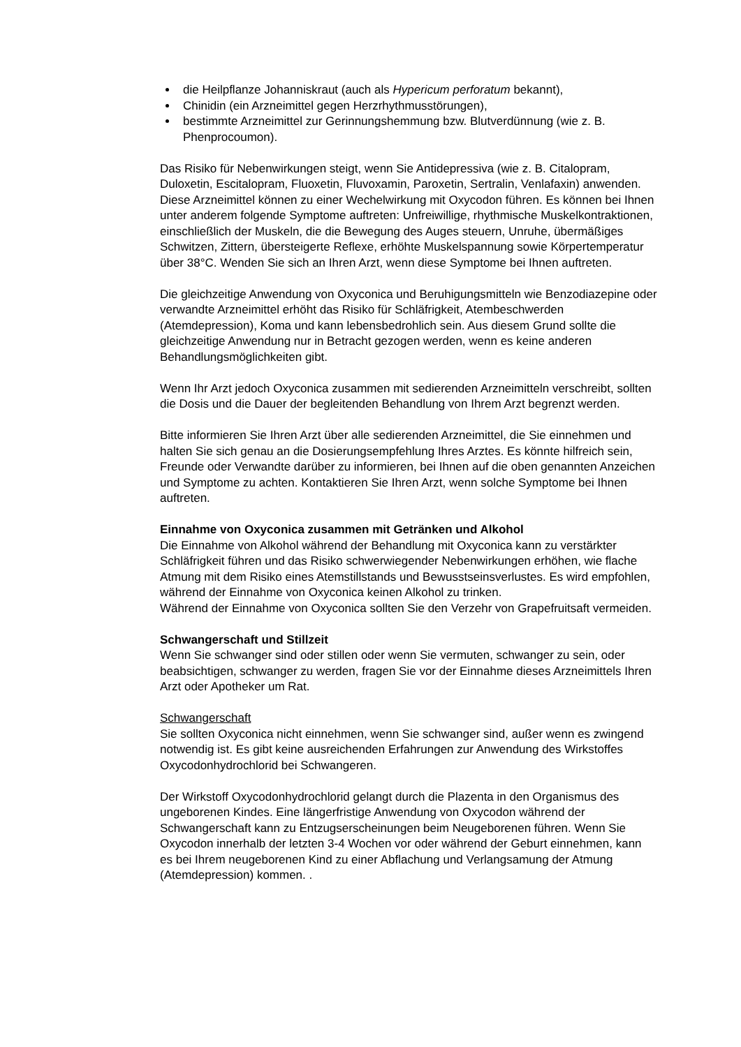die Heilpflanze Johanniskraut (auch als Hypericum perforatum bekannt),
Chinidin (ein Arzneimittel gegen Herzrhythmusstörungen),
bestimmte Arzneimittel zur Gerinnungshemmung bzw. Blutverdünnung (wie z. B. Phenprocoumon).
Das Risiko für Nebenwirkungen steigt, wenn Sie Antidepressiva (wie z. B. Citalopram, Duloxetin, Escitalopram, Fluoxetin, Fluvoxamin, Paroxetin, Sertralin, Venlafaxin) anwenden. Diese Arzneimittel können zu einer Wechelwirkung mit Oxycodon führen. Es können bei Ihnen unter anderem folgende Symptome auftreten: Unfreiwillige, rhythmische Muskelkontraktionen, einschließlich der Muskeln, die die Bewegung des Auges steuern, Unruhe, übermäßiges Schwitzen, Zittern, übersteigerte Reflexe, erhöhte Muskelspannung sowie Körpertemperatur über 38°C. Wenden Sie sich an Ihren Arzt, wenn diese Symptome bei Ihnen auftreten.
Die gleichzeitige Anwendung von Oxyconica und Beruhigungsmitteln wie Benzodiazepine oder verwandte Arzneimittel erhöht das Risiko für Schläfrigkeit, Atembeschwerden (Atemdepression), Koma und kann lebensbedrohlich sein. Aus diesem Grund sollte die gleichzeitige Anwendung nur in Betracht gezogen werden, wenn es keine anderen Behandlungsmöglichkeiten gibt.
Wenn Ihr Arzt jedoch Oxyconica zusammen mit sedierenden Arzneimitteln verschreibt, sollten die Dosis und die Dauer der begleitenden Behandlung von Ihrem Arzt begrenzt werden.
Bitte informieren Sie Ihren Arzt über alle sedierenden Arzneimittel, die Sie einnehmen und halten Sie sich genau an die Dosierungsempfehlung Ihres Arztes. Es könnte hilfreich sein, Freunde oder Verwandte darüber zu informieren, bei Ihnen auf die oben genannten Anzeichen und Symptome zu achten. Kontaktieren Sie Ihren Arzt, wenn solche Symptome bei Ihnen auftreten.
Einnahme von Oxyconica zusammen mit Getränken und Alkohol
Die Einnahme von Alkohol während der Behandlung mit Oxyconica kann zu verstärkter Schläfrigkeit führen und das Risiko schwerwiegender Nebenwirkungen erhöhen, wie flache Atmung mit dem Risiko eines Atemstillstands und Bewusstseinsverlustes. Es wird empfohlen, während der Einnahme von Oxyconica keinen Alkohol zu trinken.
Während der Einnahme von Oxyconica sollten Sie den Verzehr von Grapefruitsaft vermeiden.
Schwangerschaft und Stillzeit
Wenn Sie schwanger sind oder stillen oder wenn Sie vermuten, schwanger zu sein, oder beabsichtigen, schwanger zu werden, fragen Sie vor der Einnahme dieses Arzneimittels Ihren Arzt oder Apotheker um Rat.
Schwangerschaft
Sie sollten Oxyconica nicht einnehmen, wenn Sie schwanger sind, außer wenn es zwingend notwendig ist. Es gibt keine ausreichenden Erfahrungen zur Anwendung des Wirkstoffes Oxycodonhydrochlorid bei Schwangeren.
Der Wirkstoff Oxycodonhydrochlorid gelangt durch die Plazenta in den Organismus des ungeborenen Kindes. Eine längerfristige Anwendung von Oxycodon während der Schwangerschaft kann zu Entzugserscheinungen beim Neugeborenen führen. Wenn Sie Oxycodon innerhalb der letzten 3-4 Wochen vor oder während der Geburt einnehmen, kann es bei Ihrem neugeborenen Kind zu einer Abflachung und Verlangsamung der Atmung (Atemdepression) kommen. .